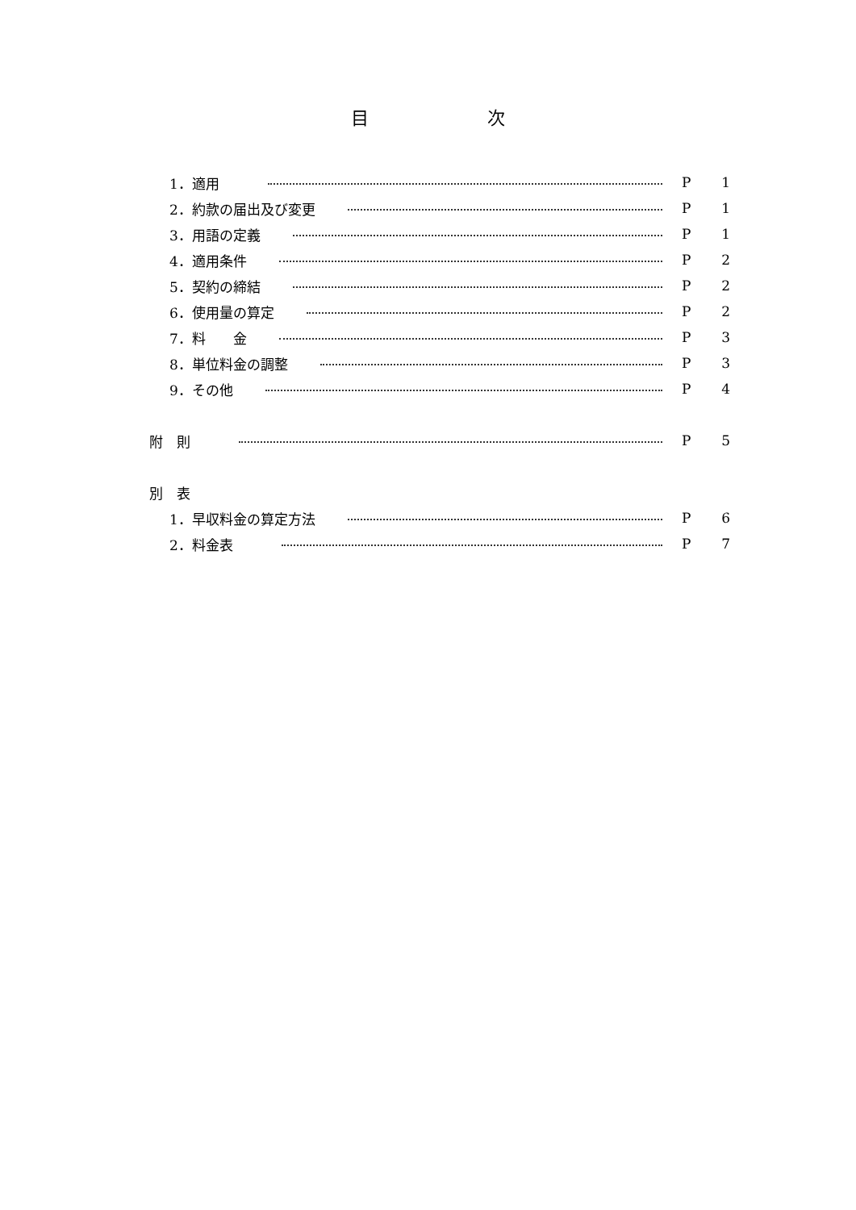目 次
1．適用 P 1
2．約款の届出及び変更 P 1
3．用語の定義 P 1
4．適用条件 P 2
5．契約の締結 P 2
6．使用量の算定 P 2
7．料　　金 P 3
8．単位料金の調整 P 3
9．その他 P 4
附　則 P 5
別　表
1．早収料金の算定方法 P 6
2．料金表 P 7